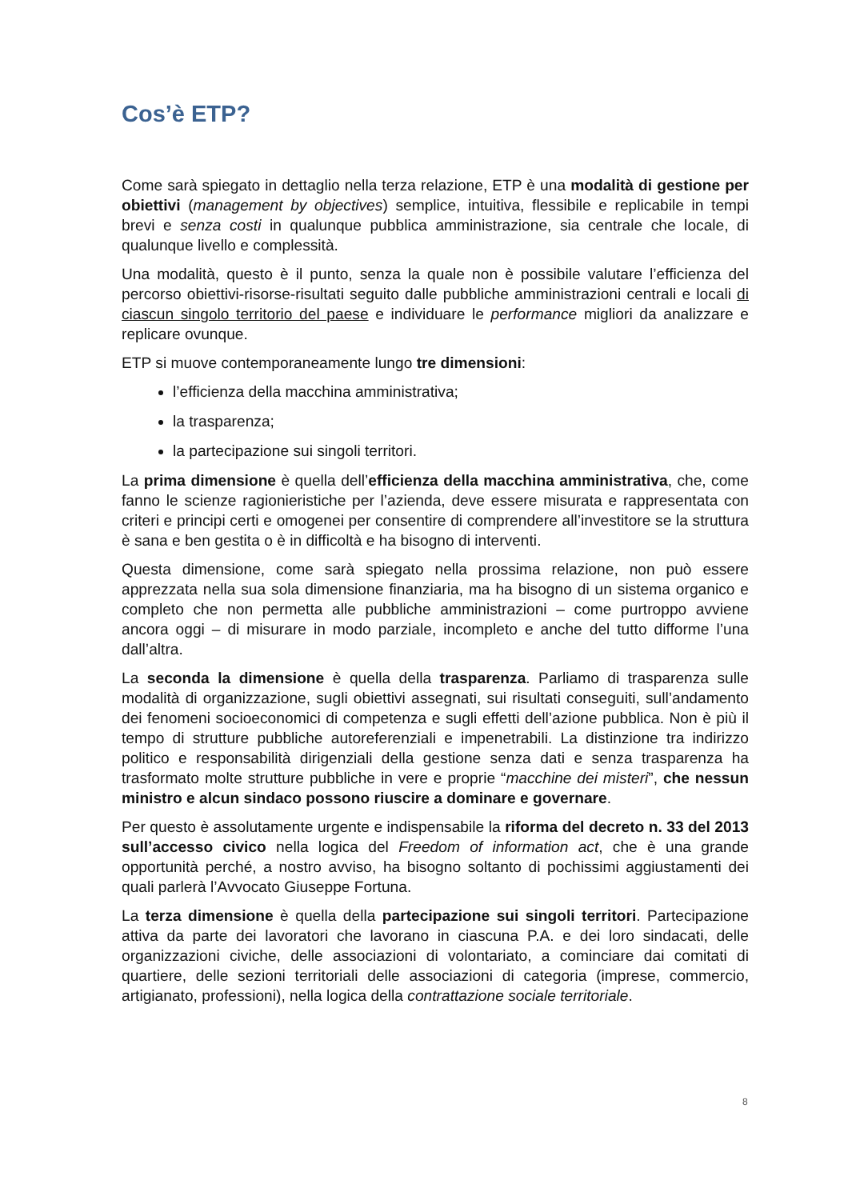Cos’è ETP?
Come sarà spiegato in dettaglio nella terza relazione, ETP è una modalità di gestione per obiettivi (management by objectives) semplice, intuitiva, flessibile e replicabile in tempi brevi e senza costi in qualunque pubblica amministrazione, sia centrale che locale, di qualunque livello e complessità.
Una modalità, questo è il punto, senza la quale non è possibile valutare l’efficienza del percorso obiettivi-risorse-risultati seguito dalle pubbliche amministrazioni centrali e locali di ciascun singolo territorio del paese e individuare le performance migliori da analizzare e replicare ovunque.
ETP si muove contemporaneamente lungo tre dimensioni:
l’efficienza della macchina amministrativa;
la trasparenza;
la partecipazione sui singoli territori.
La prima dimensione è quella dell’efficienza della macchina amministrativa, che, come fanno le scienze ragionieristiche per l’azienda, deve essere misurata e rappresentata con criteri e principi certi e omogenei per consentire di comprendere all’investitore se la struttura è sana e ben gestita o è in difficoltà e ha bisogno di interventi.
Questa dimensione, come sarà spiegato nella prossima relazione, non può essere apprezzata nella sua sola dimensione finanziaria, ma ha bisogno di un sistema organico e completo che non permetta alle pubbliche amministrazioni – come purtroppo avviene ancora oggi – di misurare in modo parziale, incompleto e anche del tutto difforme l’una dall’altra.
La seconda la dimensione è quella della trasparenza. Parliamo di trasparenza sulle modalità di organizzazione, sugli obiettivi assegnati, sui risultati conseguiti, sull’andamento dei fenomeni socioeconomici di competenza e sugli effetti dell’azione pubblica. Non è più il tempo di strutture pubbliche autoreferenziali e impenetrabili. La distinzione tra indirizzo politico e responsabilità dirigenziali della gestione senza dati e senza trasparenza ha trasformato molte strutture pubbliche in vere e proprie “macchine dei misteri”, che nessun ministro e alcun sindaco possono riuscire a dominare e governare.
Per questo è assolutamente urgente e indispensabile la riforma del decreto n. 33 del 2013 sull’accesso civico nella logica del Freedom of information act, che è una grande opportunità perché, a nostro avviso, ha bisogno soltanto di pochissimi aggiustamenti dei quali parlerà l’Avvocato Giuseppe Fortuna.
La terza dimensione è quella della partecipazione sui singoli territori. Partecipazione attiva da parte dei lavoratori che lavorano in ciascuna P.A. e dei loro sindacati, delle organizzazioni civiche, delle associazioni di volontariato, a cominciare dai comitati di quartiere, delle sezioni territoriali delle associazioni di categoria (imprese, commercio, artigianato, professioni), nella logica della contrattazione sociale territoriale.
8